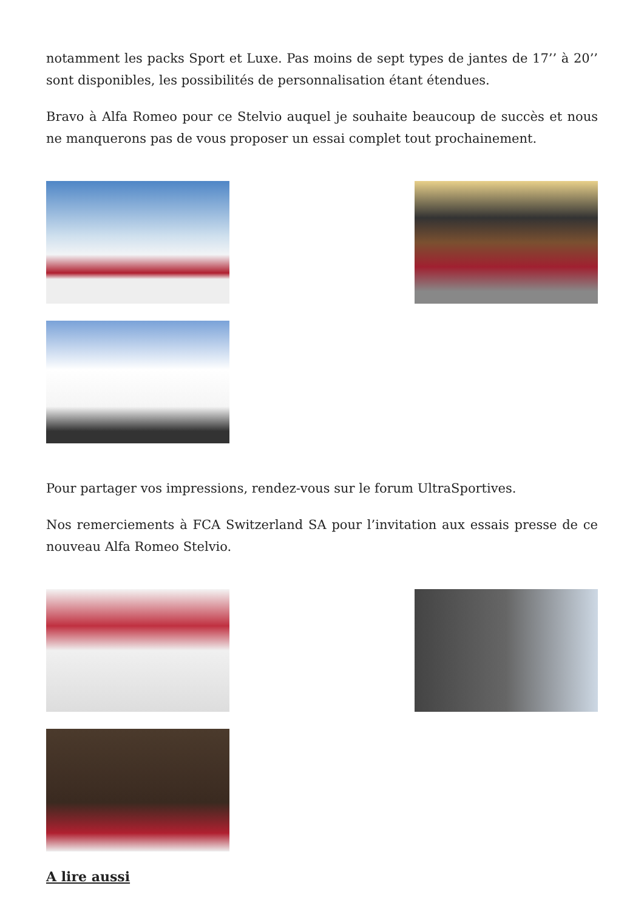notamment les packs Sport et Luxe. Pas moins de sept types de jantes de 17’’ à 20’’ sont disponibles, les possibilités de personnalisation étant étendues.
Bravo à Alfa Romeo pour ce Stelvio auquel je souhaite beaucoup de succès et nous ne manquerons pas de vous proposer un essai complet tout prochainement.
Pour partager vos impressions, rendez-vous sur le forum UltraSportives.
Nos remerciements à FCA Switzerland SA pour l’invitation aux essais presse de ce nouveau Alfa Romeo Stelvio.
A lire aussi